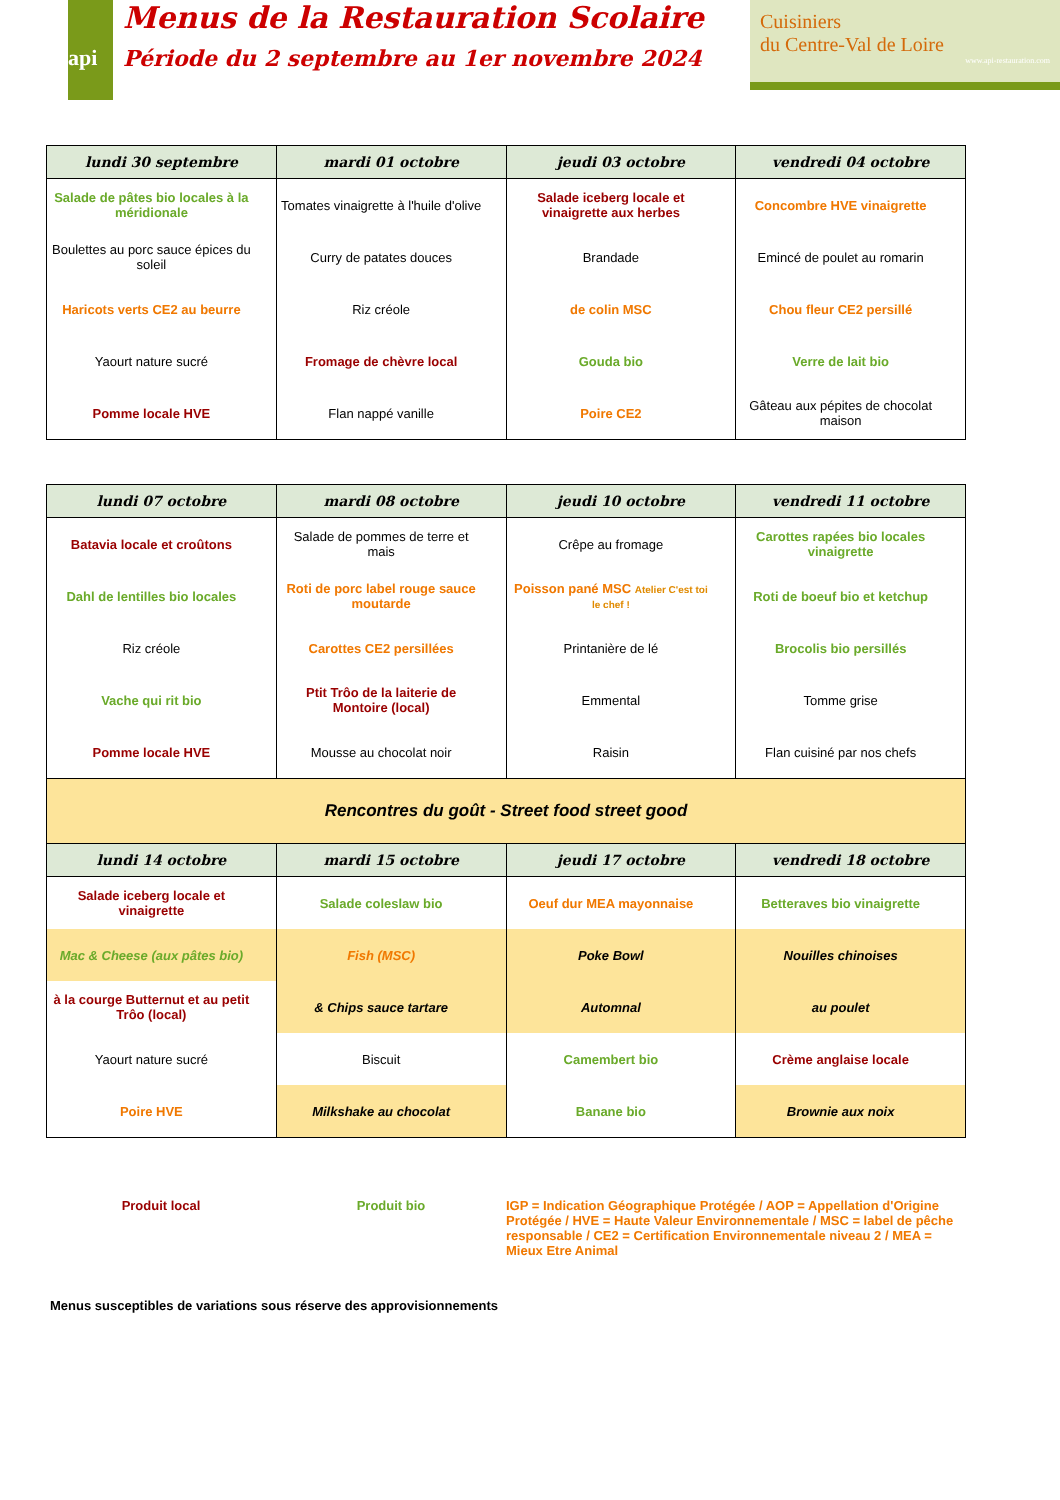api
Menus de la Restauration Scolaire
Période du 2 septembre au 1er novembre 2024
Cuisiniers
du Centre-Val de Loire
www.api-restauration.com
| lundi 30 septembre | mardi 01 octobre | jeudi 03 octobre | vendredi 04 octobre |
| --- | --- | --- | --- |
| Salade de pâtes bio locales à la méridionale | Tomates vinaigrette à l'huile d'olive | Salade iceberg locale et vinaigrette aux herbes | Concombre HVE vinaigrette |
| Boulettes au porc sauce épices du soleil | Curry de patates douces | Brandade | Emincé de poulet au romarin |
| Haricots verts CE2 au beurre | Riz créole | de colin MSC | Chou fleur CE2 persillé |
| Yaourt nature sucré | Fromage de chèvre local | Gouda bio | Verre de lait bio |
| Pomme locale HVE | Flan nappé vanille | Poire CE2 | Gâteau aux pépites de chocolat maison |
| lundi 07 octobre | mardi 08 octobre | jeudi 10 octobre | vendredi 11 octobre |
| --- | --- | --- | --- |
| Batavia locale et croûtons | Salade de pommes de terre et mais | Crêpe au fromage | Carottes rapées bio locales vinaigrette |
| Dahl de lentilles bio locales | Roti de porc label rouge sauce moutarde | Poisson pané MSC Atelier C'est toi le chef ! | Roti de boeuf bio et ketchup |
| Riz créole | Carottes CE2 persillées | Printanière de lé | Brocolis bio persillés |
| Vache qui rit bio | Ptit Trôo de la laiterie de Montoire (local) | Emmental | Tomme grise |
| Pomme locale HVE | Mousse au chocolat noir | Raisin | Flan cuisiné par nos chefs |
| Rencontres du goût - Street food street good | | | |
| lundi 14 octobre | mardi 15 octobre | jeudi 17 octobre | vendredi 18 octobre |
| Salade iceberg locale et vinaigrette | Salade coleslaw bio | Oeuf dur MEA mayonnaise | Betteraves bio vinaigrette |
| Mac & Cheese (aux pâtes bio) | Fish (MSC) | Poke Bowl | Nouilles chinoises |
| à la courge Butternut et au petit Trôo (local) | & Chips sauce tartare | Automnal | au poulet |
| Yaourt nature sucré | Biscuit | Camembert bio | Crème anglaise locale |
| Poire HVE | Milkshake au chocolat | Banane bio | Brownie aux noix |
Produit local Produit bio IGP = Indication Géographique Protégée / AOP = Appellation d'Origine Protégée / HVE = Haute Valeur Environnementale / MSC = label de pêche responsable / CE2 = Certification Environnementale niveau 2 / MEA = Mieux Etre Animal
Menus susceptibles de variations sous réserve des approvisionnements